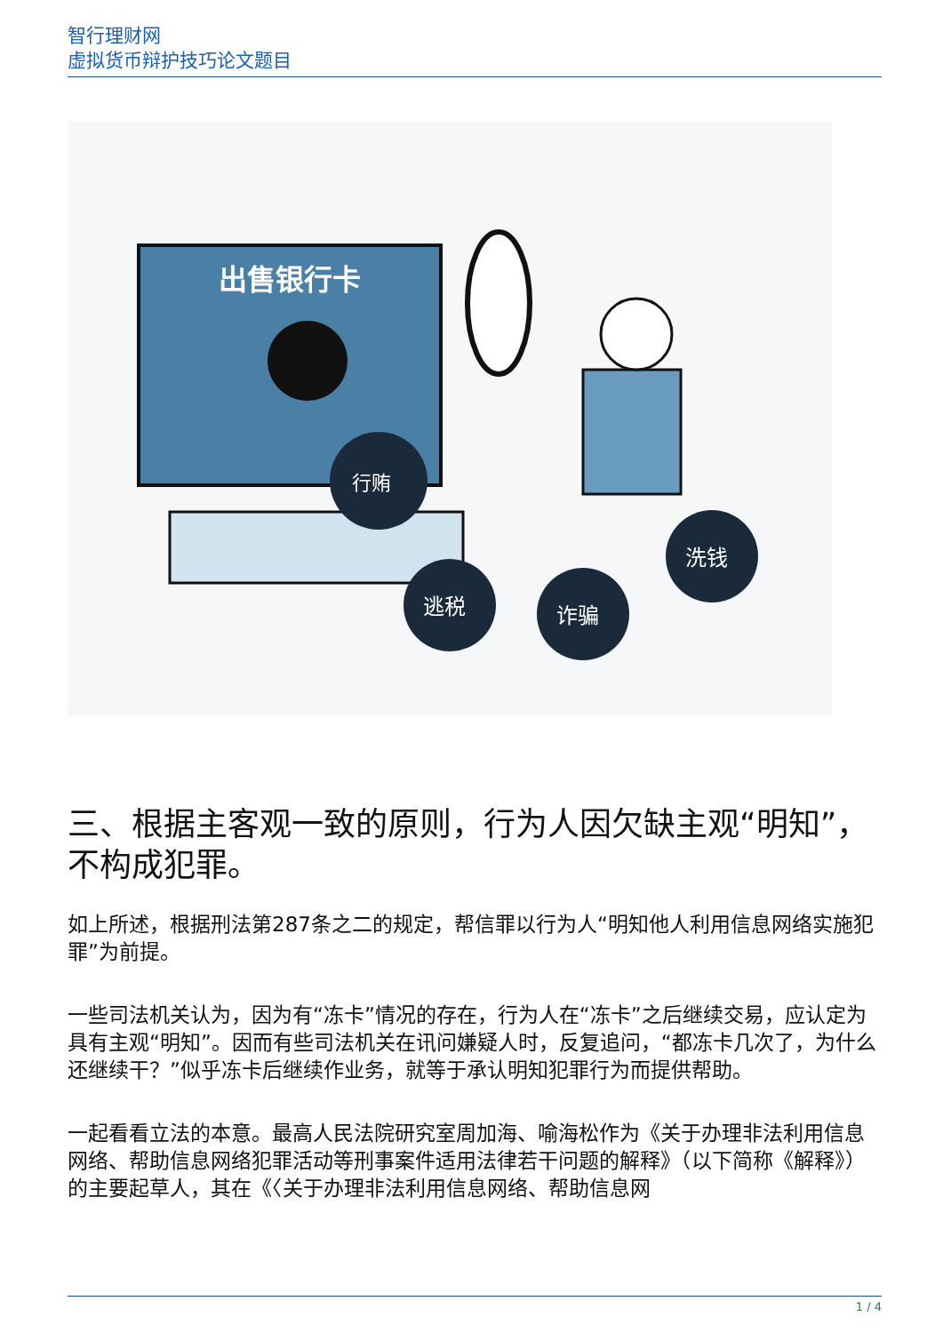智行理财网
虚拟货币辩护技巧论文题目
出售银行卡
行贿
逃税
诈骗
洗钱
三、根据主客观一致的原则，行为人因欠缺主观“明知”，不构成犯罪。
如上所述，根据刑法第287条之二的规定，帮信罪以行为人“明知他人利用信息网络实施犯罪”为前提。
一些司法机关认为，因为有“冻卡”情况的存在，行为人在“冻卡”之后继续交易，应认定为具有主观“明知”。因而有些司法机关在讯问嫌疑人时，反复追问，“都冻卡几次了，为什么还继续干？”似乎冻卡后继续作业务，就等于承认明知犯罪行为而提供帮助。
一起看看立法的本意。最高人民法院研究室周加海、喻海松作为《关于办理非法利用信息网络、帮助信息网络犯罪活动等刑事案件适用法律若干问题的解释》（以下简称《解释》）的主要起草人，其在《〈关于办理非法利用信息网络、帮助信息网
1 / 4